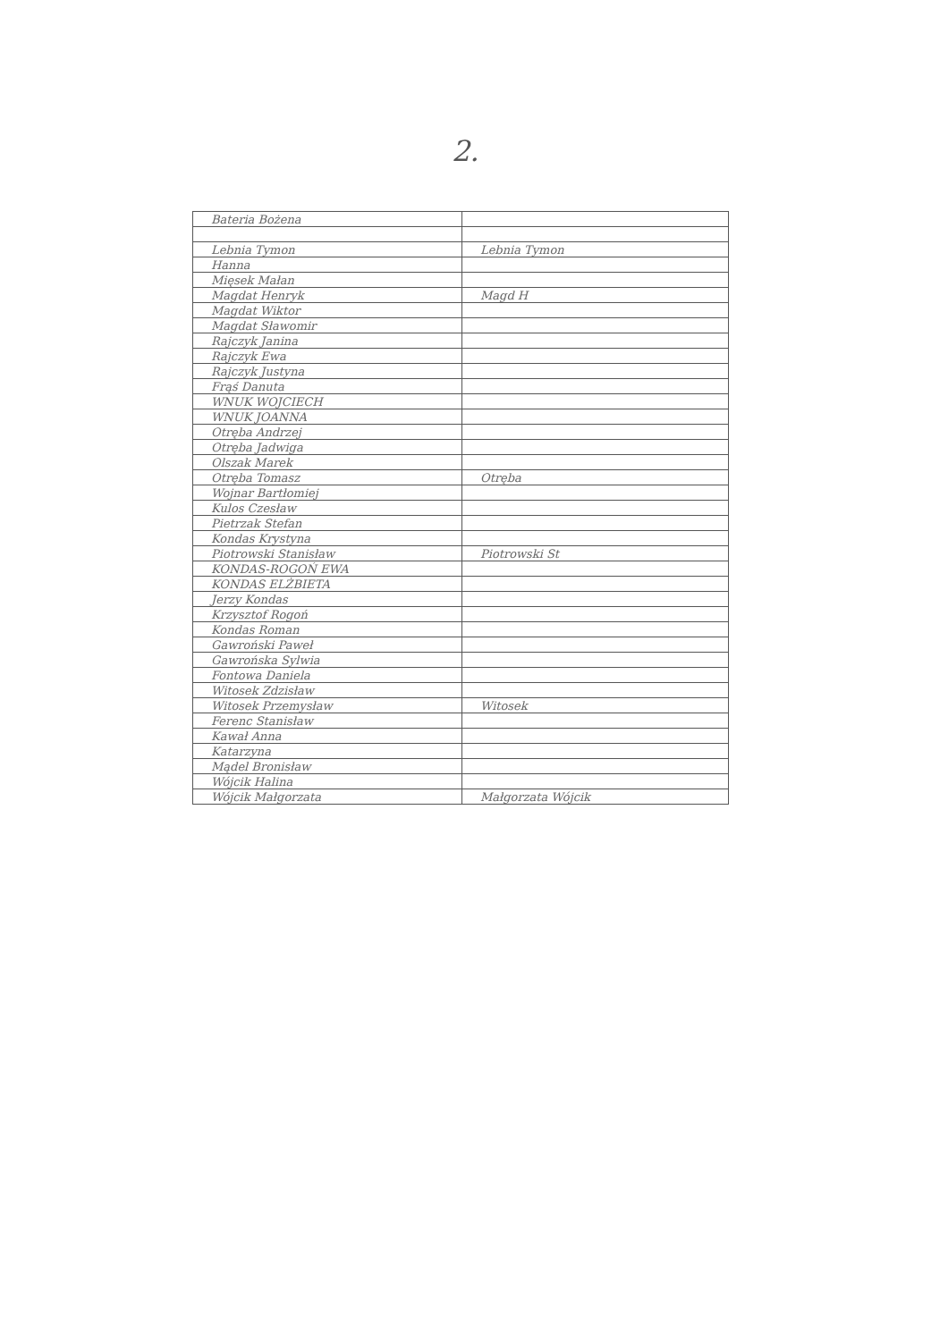2.
| Bateria Bożena | |
| Lebnia Tymon | Lebnia Tymon |
| Hanna | |
| Mięsek Małan | |
| Magdat Henryk | Magd H |
| Magdat Wiktor | |
| Magdat Sławomir | |
| Rajczyk Janina | |
| Rajczyk Ewa | |
| Rajczyk Justyna | |
| Frąś Danuta | |
| WNUK WOJCIECH | |
| WNUK JOANNA | |
| Otręba Andrzej | |
| Otręba Jadwiga | |
| Olszak Marek | |
| Otręba Tomasz | Otręba |
| Wojnar Bartłomiej | |
| Kulos Czesław | |
| Pietrzak Stefan | |
| Kondas Krystyna | |
| Piotrowski Stanisław | Piotrowski St |
| KONDAS-ROGOŃ EWA | |
| KONDAS ELŻBIETA | |
| Jerzy Kondas | |
| Krzysztof Rogoń | |
| Kondas Roman | |
| Gawroński Paweł | |
| Gawrońska Sylwia | |
| Fontowa Daniela | |
| Witosek Zdzisław | |
| Witosek Przemysław | Witosek |
| Ferenc Stanisław | |
| Kawał Anna | |
| Katarzyna | |
| Mądel Bronisław | |
| Wójcik Halina | |
| Wójcik Małgorzata | Małgorzata Wójcik |